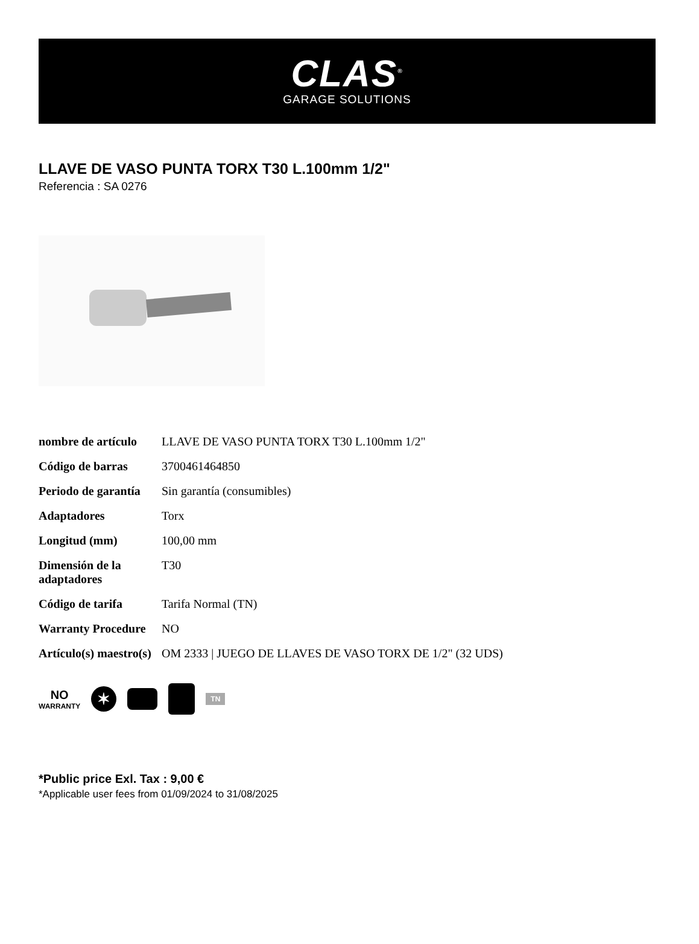CLAS<sup>®</sup>
GARAGE SOLUTIONS
LLAVE DE VASO PUNTA TORX T30 L.100mm 1/2"
Referencia : SA 0276
| nombre de artículo | LLAVE DE VASO PUNTA TORX T30 L.100mm 1/2" |
| Código de barras | 3700461464850 |
| Periodo de garantía | Sin garantía (consumibles) |
| Adaptadores | Torx |
| Longitud (mm) | 100,00 mm |
| Dimensión de la adaptadores | T30 |
| Código de tarifa | Tarifa Normal (TN) |
| Warranty Procedure | NO |
| Artículo(s) maestro(s) | OM 2333 / JUEGO DE LLAVES DE VASO TORX DE 1/2" (32 UDS) |
NO
WARRANTY
✶
TN
*Public price Exl. Tax : 9,00 €
*Applicable user fees from 01/09/2024 to 31/08/2025